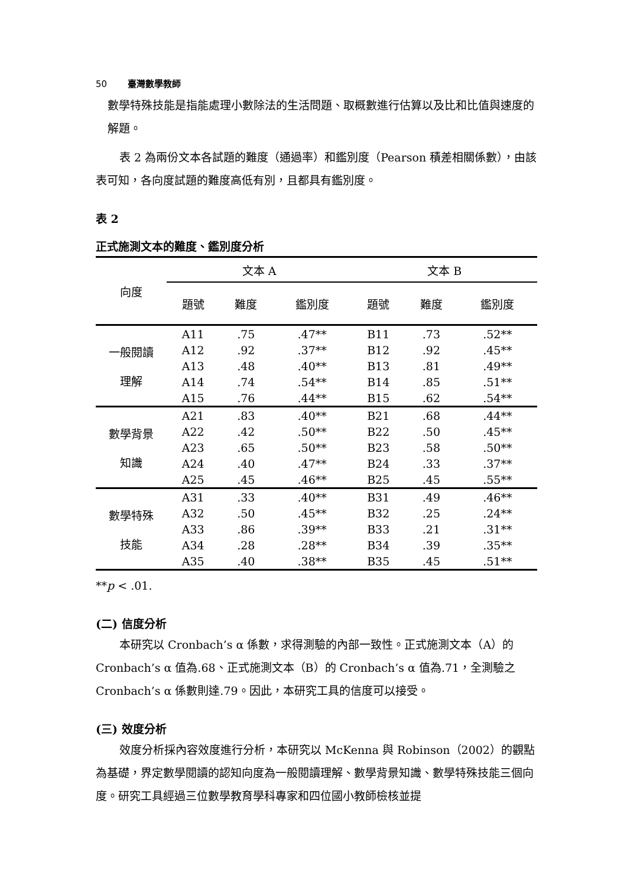50 臺灣數學教師
數學特殊技能是指能處理小數除法的生活問題、取概數進行估算以及比和比值與速度的解題。
表 2 為兩份文本各試題的難度（通過率）和鑑別度（Pearson 積差相關係數），由該表可知，各向度試題的難度高低有別，且都具有鑑別度。
表 2
正式施測文本的難度、鑑別度分析
| 向度 | 文本 A | | | 文本 B | | |
| --- | --- | --- | --- | --- | --- | --- |
| | 題號 | 難度 | 鑑別度 | 題號 | 難度 | 鑑別度 |
| 一般閱讀 理解 | A11 | .75 | .47** | B11 | .73 | .52** |
| | A12 | .92 | .37** | B12 | .92 | .45** |
| | A13 | .48 | .40** | B13 | .81 | .49** |
| | A14 | .74 | .54** | B14 | .85 | .51** |
| | A15 | .76 | .44** | B15 | .62 | .54** |
| 數學背景 知識 | A21 | .83 | .40** | B21 | .68 | .44** |
| | A22 | .42 | .50** | B22 | .50 | .45** |
| | A23 | .65 | .50** | B23 | .58 | .50** |
| | A24 | .40 | .47** | B24 | .33 | .37** |
| | A25 | .45 | .46** | B25 | .45 | .55** |
| 數學特殊 技能 | A31 | .33 | .40** | B31 | .49 | .46** |
| | A32 | .50 | .45** | B32 | .25 | .24** |
| | A33 | .86 | .39** | B33 | .21 | .31** |
| | A34 | .28 | .28** | B34 | .39 | .35** |
| | A35 | .40 | .38** | B35 | .45 | .51** |
**p < .01.
(二) 信度分析
本研究以 Cronbach’s α 係數，求得測驗的內部一致性。正式施測文本（A）的 Cronbach’s α 值為.68、正式施測文本（B）的 Cronbach’s α 值為.71，全測驗之 Cronbach’s α 係數則達.79。因此，本研究工具的信度可以接受。
(三) 效度分析
效度分析採內容效度進行分析，本研究以 McKenna 與 Robinson（2002）的觀點為基礎，界定數學閱讀的認知向度為一般閱讀理解、數學背景知識、數學特殊技能三個向度。研究工具經過三位數學教育學科專家和四位國小教師檢核並提